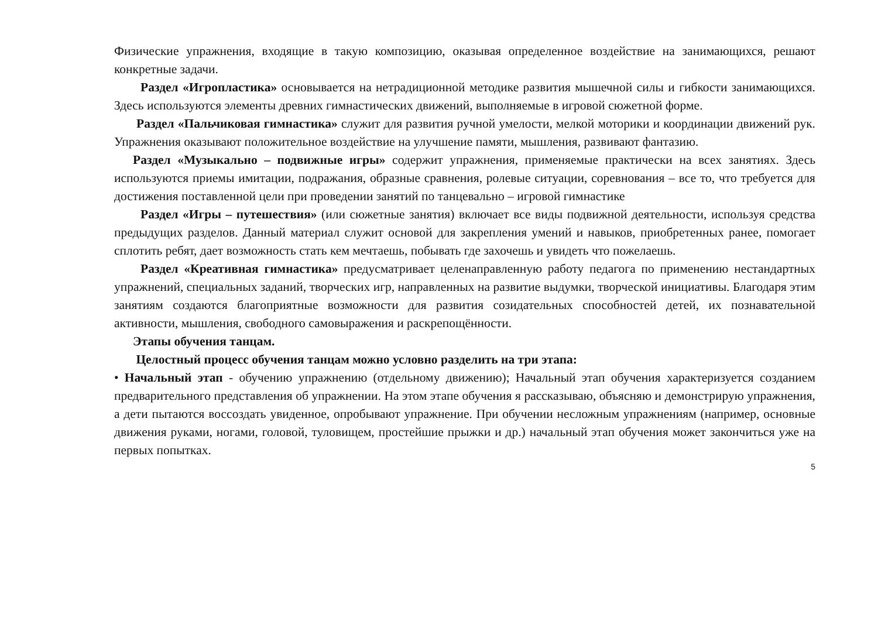Физические упражнения, входящие в такую композицию, оказывая определенное воздействие на занимающихся, решают конкретные задачи.
Раздел «Игропластика» основывается на нетрадиционной методике развития мышечной силы и гибкости занимающихся. Здесь используются элементы древних гимнастических движений, выполняемые в игровой сюжетной форме.
Раздел «Пальчиковая гимнастика» служит для развития ручной умелости, мелкой моторики и координации движений рук. Упражнения оказывают положительное воздействие на улучшение памяти, мышления, развивают фантазию.
Раздел «Музыкально – подвижные игры» содержит упражнения, применяемые практически на всех занятиях. Здесь используются приемы имитации, подражания, образные сравнения, ролевые ситуации, соревнования – все то, что требуется для достижения поставленной цели при проведении занятий по танцевально – игровой гимнастике
Раздел «Игры – путешествия» (или сюжетные занятия) включает все виды подвижной деятельности, используя средства предыдущих разделов. Данный материал служит основой для закрепления умений и навыков, приобретенных ранее, помогает сплотить ребят, дает возможность стать кем мечтаешь, побывать где захочешь и увидеть что пожелаешь.
Раздел «Креативная гимнастика» предусматривает целенаправленную работу педагога по применению нестандартных упражнений, специальных заданий, творческих игр, направленных на развитие выдумки, творческой инициативы. Благодаря этим занятиям создаются благоприятные возможности для развития созидательных способностей детей, их познавательной активности, мышления, свободного самовыражения и раскрепощённости.
Этапы обучения танцам.
Целостный процесс обучения танцам можно условно разделить на три этапа:
• Начальный этап - обучению упражнению (отдельному движению); Начальный этап обучения характеризуется созданием предварительного представления об упражнении. На этом этапе обучения я рассказываю, объясняю и демонстрирую упражнения, а дети пытаются воссоздать увиденное, опробывают упражнение. При обучении несложным упражнениям (например, основные движения руками, ногами, головой, туловищем, простейшие прыжки и др.) начальный этап обучения может закончиться уже на первых попытках.
5